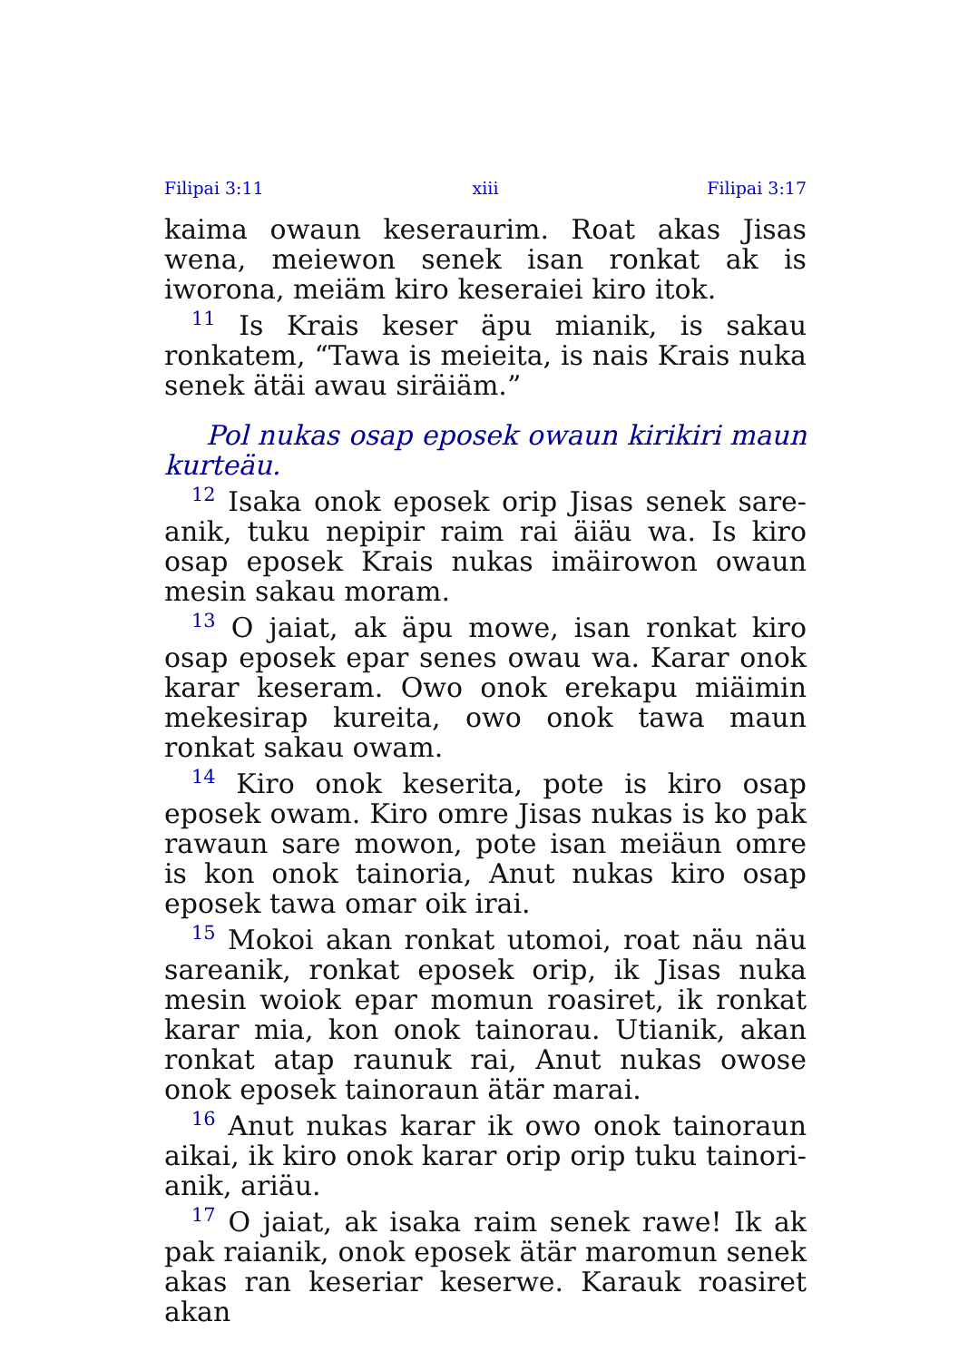Filipai 3:11 xiii Filipai 3:17
kaima owaun keseraurim. Roat akas Jisas wena, meiewon senek isan ronkat ak is iworona, meiäm kiro keseraiei kiro itok.
<sup>11</sup> Is Krais keser äpu mianik, is sakau ronkatem, “Tawa is meieita, is nais Krais nuka senek ätäi awau siräiäm.”
Pol nukas osap eposek owaun kirikiri maun kurteäu.
<sup>12</sup> Isaka onok eposek orip Jisas senek sare­anik, tuku nepipir raim rai äiäu wa. Is kiro osap eposek Krais nukas imäirowon owaun mesin sakau moram.
<sup>13</sup> O jaiat, ak äpu mowe, isan ronkat kiro osap eposek epar senes owau wa. Karar onok karar keseram. Owo onok erekapu miäimin mekesirap kureita, owo onok tawa maun ronkat sakau owam.
<sup>14</sup> Kiro onok keserita, pote is kiro osap eposek owam. Kiro omre Jisas nukas is ko pak rawaun sare mowon, pote isan meiäun omre is kon onok tainoria, Anut nukas kiro osap eposek tawa omar oik irai.
<sup>15</sup> Mokoi akan ronkat utomoi, roat näu näu sareanik, ronkat eposek orip, ik Jisas nuka mesin woiok epar momun roasiret, ik ronkat karar mia, kon onok tainorau. Utianik, akan ronkat atap raunuk rai, Anut nukas owose onok eposek tainoraun ätär marai.
<sup>16</sup> Anut nukas karar ik owo onok tainoraun aikai, ik kiro onok karar orip orip tuku tainori­anik, ariäu.
<sup>17</sup> O jaiat, ak isaka raim senek rawe! Ik ak pak raianik, onok eposek ätär maromun senek akas ran keseriar keserwe. Karauk roasiret akan